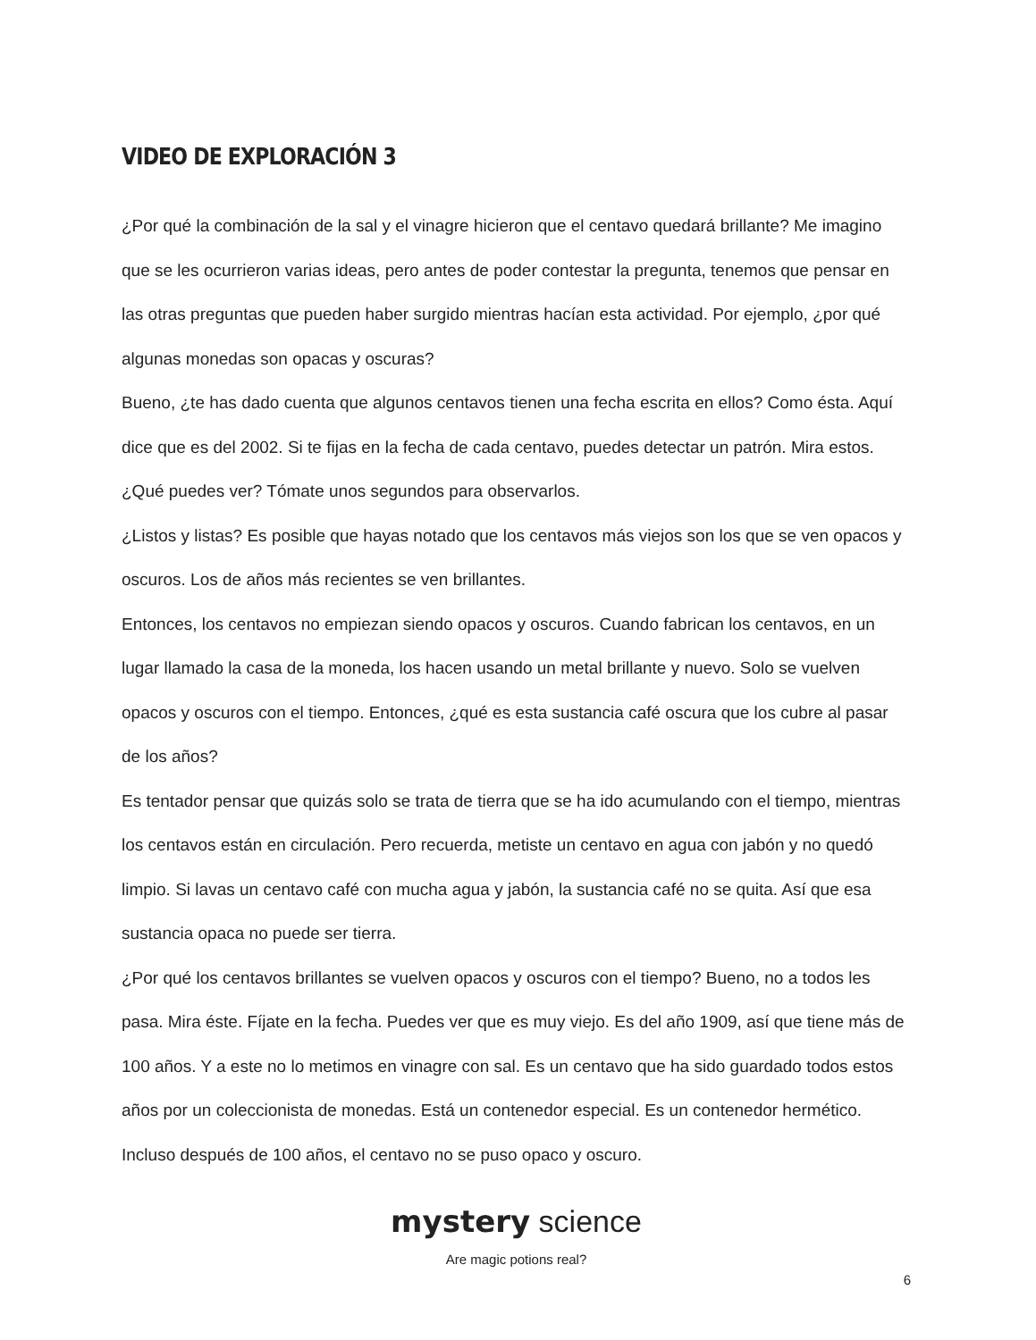VIDEO DE EXPLORACIÓN 3
¿Por qué la combinación de la sal y el vinagre hicieron que el centavo quedará brillante? Me imagino que se les ocurrieron varias ideas, pero antes de poder contestar la pregunta, tenemos que pensar en las otras preguntas que pueden haber surgido mientras hacían esta actividad. Por ejemplo, ¿por qué algunas monedas son opacas y oscuras?
Bueno, ¿te has dado cuenta que algunos centavos tienen una fecha escrita en ellos? Como ésta. Aquí dice que es del 2002. Si te fijas en la fecha de cada centavo, puedes detectar un patrón. Mira estos. ¿Qué puedes ver? Tómate unos segundos para observarlos.
¿Listos y listas? Es posible que hayas notado que los centavos más viejos son los que se ven opacos y oscuros. Los de años más recientes se ven brillantes.
Entonces, los centavos no empiezan siendo opacos y oscuros. Cuando fabrican los centavos, en un lugar llamado la casa de la moneda, los hacen usando un metal brillante y nuevo. Solo se vuelven opacos y oscuros con el tiempo. Entonces, ¿qué es esta sustancia café oscura que los cubre al pasar de los años?
Es tentador pensar que quizás solo se trata de tierra que se ha ido acumulando con el tiempo, mientras los centavos están en circulación. Pero recuerda, metiste un centavo en agua con jabón y no quedó limpio. Si lavas un centavo café con mucha agua y jabón, la sustancia café no se quita. Así que esa sustancia opaca no puede ser tierra.
¿Por qué los centavos brillantes se vuelven opacos y oscuros con el tiempo? Bueno, no a todos les pasa. Mira éste. Fíjate en la fecha. Puedes ver que es muy viejo. Es del año 1909, así que tiene más de 100 años. Y a este no lo metimos en vinagre con sal. Es un centavo que ha sido guardado todos estos años por un coleccionista de monedas. Está un contenedor especial. Es un contenedor hermético. Incluso después de 100 años, el centavo no se puso opaco y oscuro.
mystery science
Are magic potions real?
6